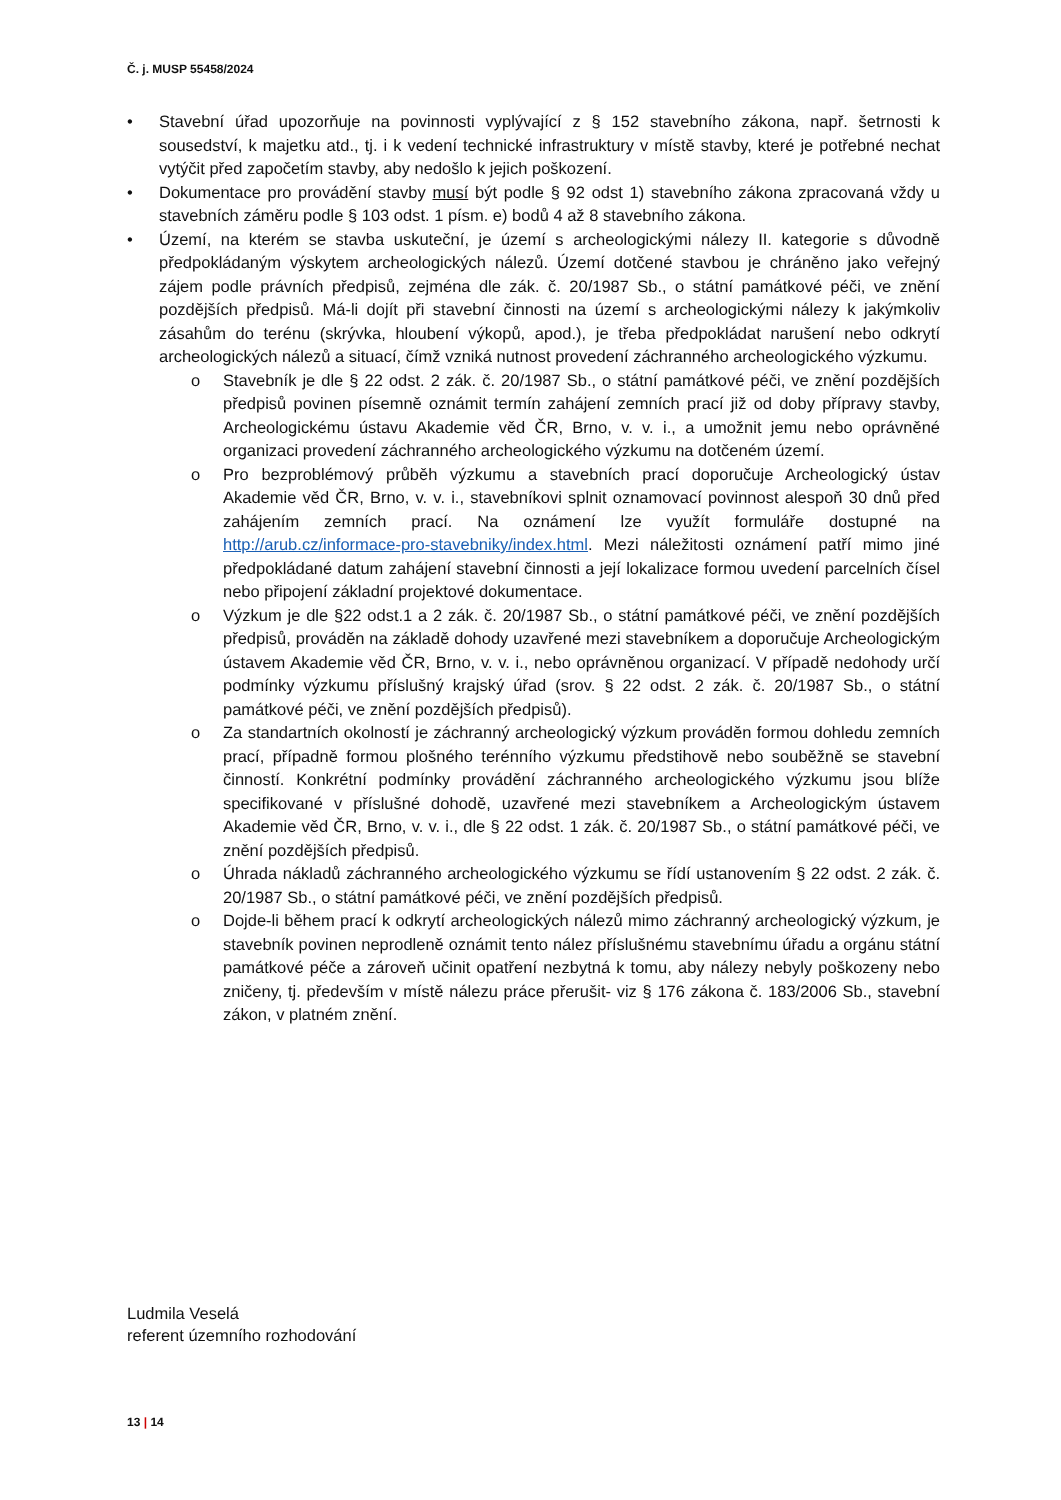Č. j. MUSP 55458/2024
• Stavební úřad upozorňuje na povinnosti vyplývající z § 152 stavebního zákona, např. šetrnosti k sousedství, k majetku atd., tj. i k vedení technické infrastruktury v místě stavby, které je potřebné nechat vytýčit před započetím stavby, aby nedošlo k jejich poškození.
• Dokumentace pro provádění stavby musí být podle § 92 odst 1) stavebního zákona zpracovaná vždy u stavebních záměru podle § 103 odst. 1 písm. e) bodů 4 až 8 stavebního zákona.
• Území, na kterém se stavba uskuteční, je území s archeologickými nálezy II. kategorie s důvodně předpokládaným výskytem archeologických nálezů. Území dotčené stavbou je chráněno jako veřejný zájem podle právních předpisů, zejména dle zák. č. 20/1987 Sb., o státní památkové péči, ve znění pozdějších předpisů. Má-li dojít při stavební činnosti na území s archeologickými nálezy k jakýmkoliv zásahům do terénu (skrývka, hloubení výkopů, apod.), je třeba předpokládat narušení nebo odkrytí archeologických nálezů a situací, čímž vzniká nutnost provedení záchranného archeologického výzkumu.
o Stavebník je dle § 22 odst. 2 zák. č. 20/1987 Sb., o státní památkové péči, ve znění pozdějších předpisů povinen písemně oznámit termín zahájení zemních prací již od doby přípravy stavby, Archeologickému ústavu Akademie věd ČR, Brno, v. v. i., a umožnit jemu nebo oprávněné organizaci provedení záchranného archeologického výzkumu na dotčeném území.
o Pro bezproblémový průběh výzkumu a stavebních prací doporučuje Archeologický ústav Akademie věd ČR, Brno, v. v. i., stavebníkovi splnit oznamovací povinnost alespoň 30 dnů před zahájením zemních prací. Na oznámení lze využít formuláře dostupné na http://arub.cz/informace-pro-stavebniky/index.html. Mezi náležitosti oznámení patří mimo jiné předpokládané datum zahájení stavební činnosti a její lokalizace formou uvedení parcelních čísel nebo připojení základní projektové dokumentace.
o Výzkum je dle §22 odst.1 a 2 zák. č. 20/1987 Sb., o státní památkové péči, ve znění pozdějších předpisů, prováděn na základě dohody uzavřené mezi stavebníkem a doporučuje Archeologickým ústavem Akademie věd ČR, Brno, v. v. i., nebo oprávněnou organizací. V případě nedohody určí podmínky výzkumu příslušný krajský úřad (srov. § 22 odst. 2 zák. č. 20/1987 Sb., o státní památkové péči, ve znění pozdějších předpisů).
o Za standartních okolností je záchranný archeologický výzkum prováděn formou dohledu zemních prací, případně formou plošného terénního výzkumu předstihově nebo souběžně se stavební činností. Konkrétní podmínky provádění záchranného archeologického výzkumu jsou blíže specifikované v příslušné dohodě, uzavřené mezi stavebníkem a Archeologickým ústavem Akademie věd ČR, Brno, v. v. i., dle § 22 odst. 1 zák. č. 20/1987 Sb., o státní památkové péči, ve znění pozdějších předpisů.
o Úhrada nákladů záchranného archeologického výzkumu se řídí ustanovením § 22 odst. 2 zák. č. 20/1987 Sb., o státní památkové péči, ve znění pozdějších předpisů.
o Dojde-li během prací k odkrytí archeologických nálezů mimo záchranný archeologický výzkum, je stavebník povinen neprodleně oznámit tento nález příslušnému stavebnímu úřadu a orgánu státní památkové péče a zároveň učinit opatření nezbytná k tomu, aby nálezy nebyly poškozeny nebo zničeny, tj. především v místě nálezu práce přerušit- viz § 176 zákona č. 183/2006 Sb., stavební zákon, v platném znění.
Ludmila Veselá
referent územního rozhodování
13 | 14